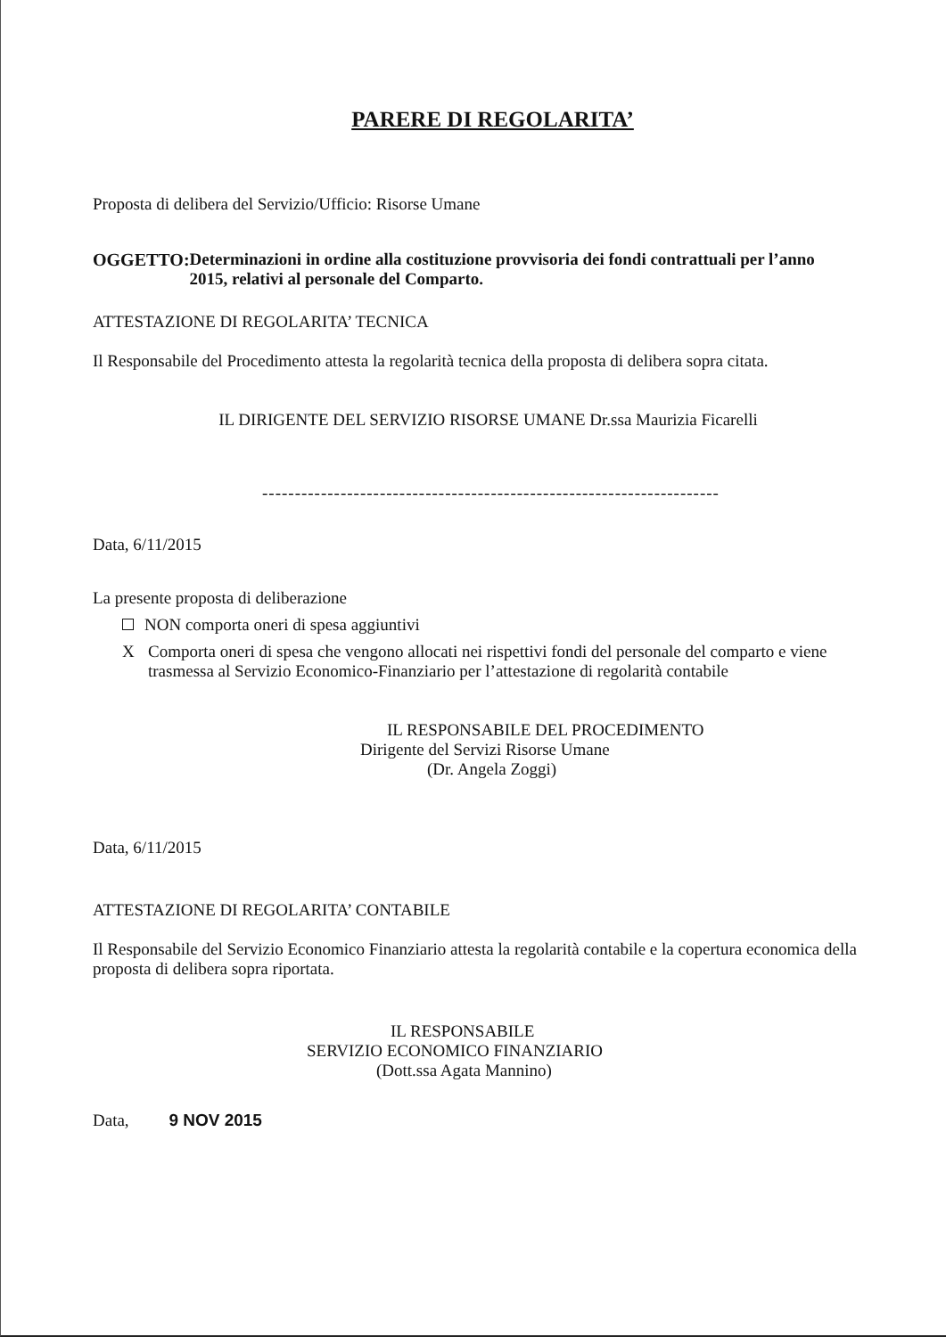PARERE DI REGOLARITA’
Proposta di delibera del Servizio/Ufficio: Risorse Umane
OGGETTO: Determinazioni in ordine alla costituzione provvisoria dei fondi contrattuali per l’anno 2015, relativi al personale del Comparto.
ATTESTAZIONE DI REGOLARITA’ TECNICA
Il Responsabile del Procedimento attesta la regolarità tecnica della proposta di delibera sopra citata.
IL DIRIGENTE DEL SERVIZIO RISORSE UMANE Dr.ssa Maurizia Ficarelli
----------------------------------------------------------------------
Data, 6/11/2015
La presente proposta di deliberazione
NON comporta oneri di spesa aggiuntivi
X Comporta oneri di spesa che vengono allocati nei rispettivi fondi del personale del comparto e viene trasmessa al Servizio Economico-Finanziario per l’attestazione di regolarità contabile
IL RESPONSABILE DEL PROCEDIMENTO
Dirigente del Servizi Risorse Umane
(Dr. Angela Zoggi)
Data, 6/11/2015
ATTESTAZIONE DI REGOLARITA’ CONTABILE
Il Responsabile del Servizio Economico Finanziario attesta la regolarità contabile e la copertura economica della proposta di delibera sopra riportata.
IL RESPONSABILE
SERVIZIO ECONOMICO FINANZIARIO
(Dott.ssa Agata Mannino)
Data, 9 NOV 2015